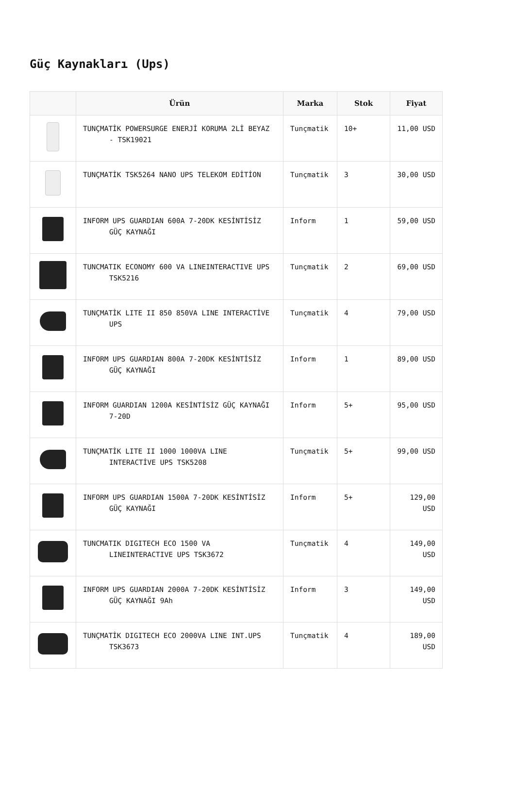Güç Kaynakları (Ups)
| | Ürün | Marka | Stok | Fiyat |
| --- | --- | --- | --- | --- |
| | TUNÇMATİK POWERSURGE ENERJİ KORUMA 2Lİ BEYAZ - TSK19021 | Tunçmatik | 10+ | 11,00 USD |
| | TUNÇMATİK TSK5264 NANO UPS TELEKOM EDİTİON | Tunçmatik | 3 | 30,00 USD |
| | INFORM UPS GUARDIAN 600A 7-20DK KESİNTİSİZ GÜÇ KAYNAĞI | Inform | 1 | 59,00 USD |
| | TUNCMATIK ECONOMY 600 VA LINEINTERACTIVE UPS TSK5216 | Tunçmatik | 2 | 69,00 USD |
| | TUNÇMATİK LITE II 850 850VA LINE INTERACTİVE UPS | Tunçmatik | 4 | 79,00 USD |
| | INFORM UPS GUARDIAN 800A 7-20DK KESİNTİSİZ GÜÇ KAYNAĞI | Inform | 1 | 89,00 USD |
| | INFORM GUARDIAN 1200A KESİNTİSİZ GÜÇ KAYNAĞI 7-20D | Inform | 5+ | 95,00 USD |
| | TUNÇMATİK LITE II 1000 1000VA LINE INTERACTİVE UPS TSK5208 | Tunçmatik | 5+ | 99,00 USD |
| | INFORM UPS GUARDIAN 1500A 7-20DK KESİNTİSİZ GÜÇ KAYNAĞI | Inform | 5+ | 129,00 USD |
| | TUNCMATIK DIGITECH ECO 1500 VA LINEINTERACTIVE UPS TSK3672 | Tunçmatik | 4 | 149,00 USD |
| | INFORM UPS GUARDIAN 2000A 7-20DK KESİNTİSİZ GÜÇ KAYNAĞI 9Ah | Inform | 3 | 149,00 USD |
| | TUNÇMATİK DIGITECH ECO 2000VA LINE INT.UPS TSK3673 | Tunçmatik | 4 | 189,00 USD |